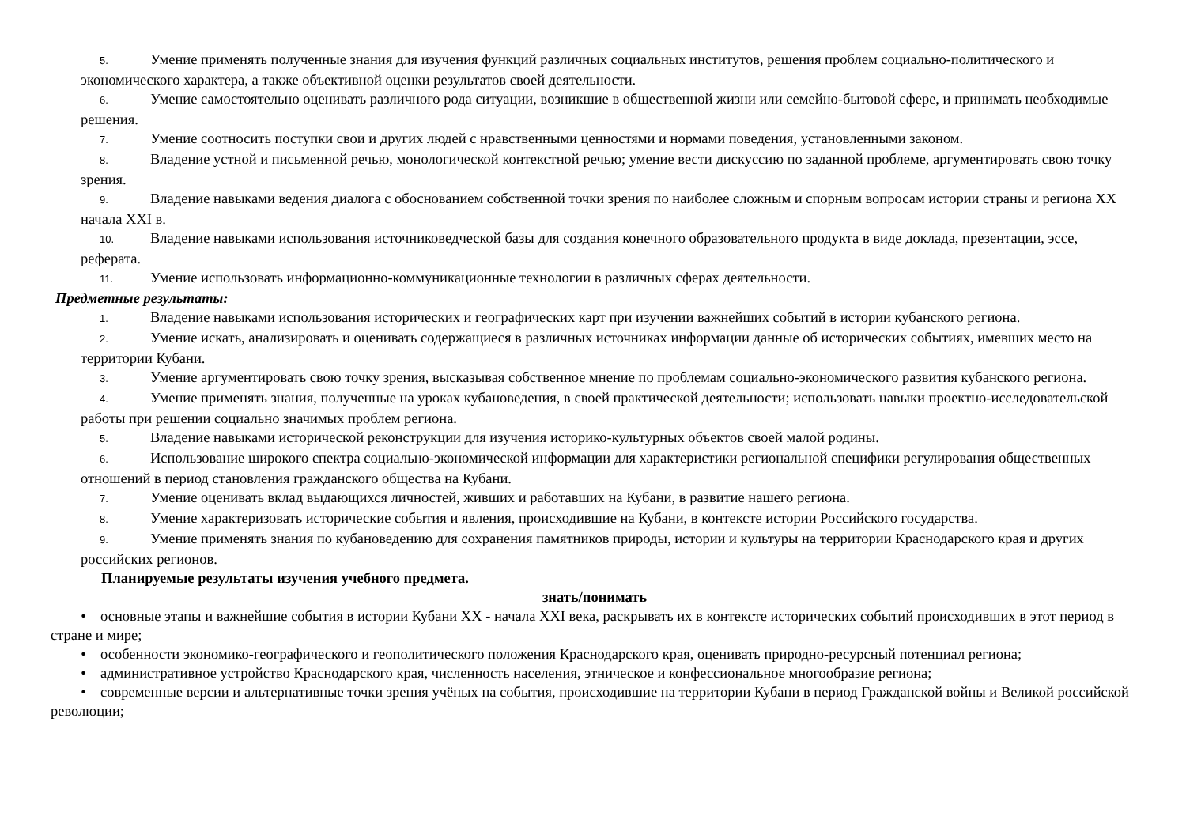5. Умение применять полученные знания для изучения функций различных социальных институтов, решения проблем социально-политического и экономического характера, а также объективной оценки результатов своей деятельности.
6. Умение самостоятельно оценивать различного рода ситуации, возникшие в общественной жизни или семейно-бытовой сфере, и принимать необходимые решения.
7. Умение соотносить поступки свои и других людей с нравственными ценностями и нормами поведения, установленными законом.
8. Владение устной и письменной речью, монологической контекстной речью; умение вести дискуссию по заданной проблеме, аргументировать свою точку зрения.
9. Владение навыками ведения диалога с обоснованием собственной точки зрения по наиболее сложным и спорным вопросам истории страны и региона XX начала XXI в.
10. Владение навыками использования источниковедческой базы для создания конечного образовательного продукта в виде доклада, презентации, эссе, реферата.
11. Умение использовать информационно-коммуникационные технологии в различных сферах деятельности.
Предметные результаты:
1. Владение навыками использования исторических и географических карт при изучении важнейших событий в истории кубанского региона.
2. Умение искать, анализировать и оценивать содержащиеся в различных источниках информации данные об исторических событиях, имевших место на территории Кубани.
3. Умение аргументировать свою точку зрения, высказывая собственное мнение по проблемам социально-экономического развития кубанского региона.
4. Умение применять знания, полученные на уроках кубановедения, в своей практической деятельности; использовать навыки проектно-исследовательской работы при решении социально значимых проблем региона.
5. Владение навыками исторической реконструкции для изучения историко-культурных объектов своей малой родины.
6. Использование широкого спектра социально-экономической информации для характеристики региональной специфики регулирования общественных отношений в период становления гражданского общества на Кубани.
7. Умение оценивать вклад выдающихся личностей, живших и работавших на Кубани, в развитие нашего региона.
8. Умение характеризовать исторические события и явления, происходившие на Кубани, в контексте истории Российского государства.
9. Умение применять знания по кубановедению для сохранения памятников природы, истории и культуры на территории Краснодарского края и других российских регионов.
Планируемые результаты изучения учебного предмета.
знать/понимать
• основные этапы и важнейшие события в истории Кубани XX - начала XXI века, раскрывать их в контексте исторических событий происходивших в этот период в стране и мире;
• особенности экономико-географического и геополитического положения Краснодарского края, оценивать природно-ресурсный потенциал региона;
• административное устройство Краснодарского края, численность населения, этническое и конфессиональное многообразие региона;
• современные версии и альтернативные точки зрения учёных на события, происходившие на территории Кубани в период Гражданской войны и Великой российской революции;